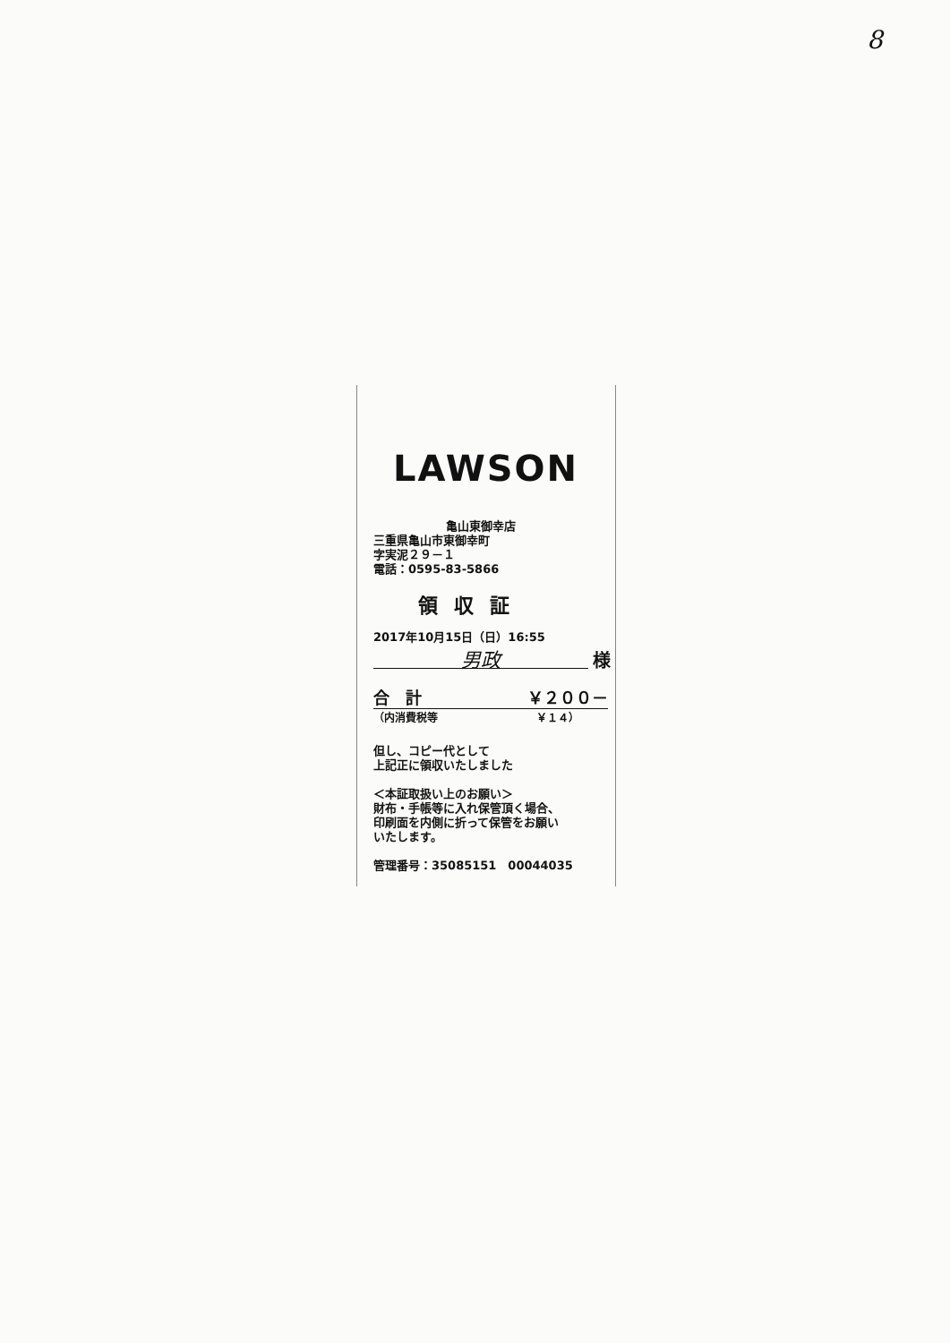8
LAWSON
亀山東御幸店
三重県亀山市東御幸町
字実泥２９－１
電話：0595-83-5866
領収証
2017年10月15日（日）16:55
男政 様
合　計 ￥２００－
（内消費税等 ￥１４）
但し、コピー代として
上記正に領収いたしました
＜本証取扱い上のお願い＞
財布・手帳等に入れ保管頂く場合、
印刷面を内側に折って保管をお願い
いたします。
管理番号：35085151　00044035